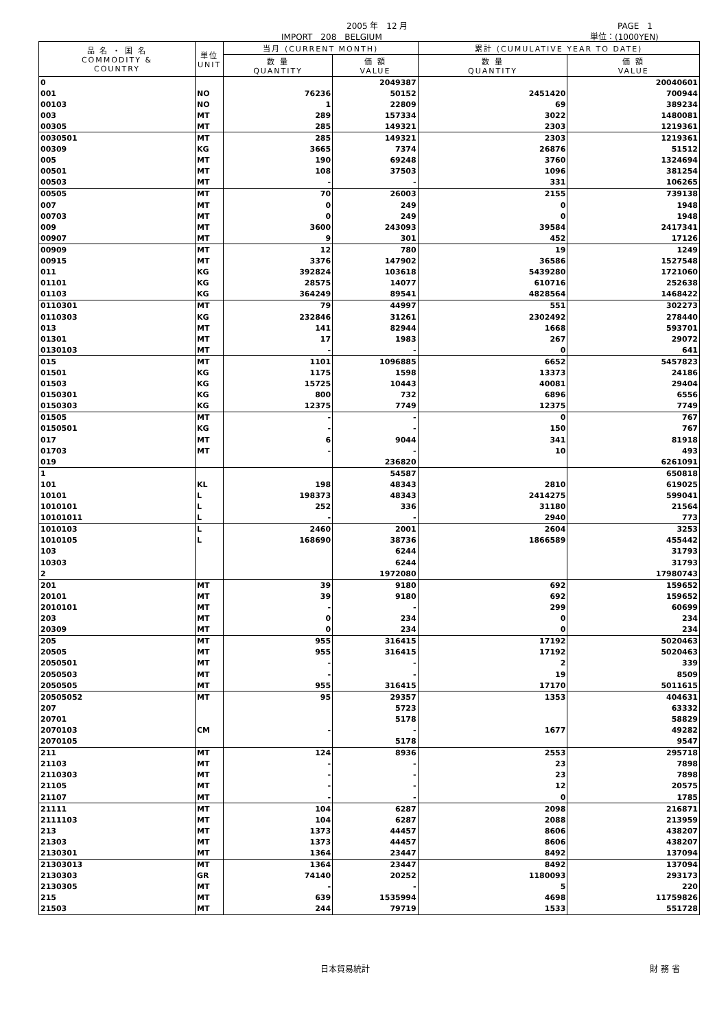2005 年　12 月 PAGE　1
IMPORT　208　BELGIUM 単位：(1000YEN)
| 品 名 ・ 国 名 COMMODITY & COUNTRY | 単位 UNIT | 当月 (CURRENT MONTH) | | 累計 (CUMULATIVE YEAR TO DATE) | |
| --- | --- | --- | --- | --- | --- |
| | | 数 量 QUANTITY | 価 額 VALUE | 数 量 QUANTITY | 価 額 VALUE |
| 0 | | | 2049387 | | 20040601 |
| 001 | NO | 76236 | 50152 | 2451420 | 700944 |
| 00103 | NO | 1 | 22809 | 69 | 389234 |
| 003 | MT | 289 | 157334 | 3022 | 1480081 |
| 00305 | MT | 285 | 149321 | 2303 | 1219361 |
| 0030501 | MT | 285 | 149321 | 2303 | 1219361 |
| 00309 | KG | 3665 | 7374 | 26876 | 51512 |
| 005 | MT | 190 | 69248 | 3760 | 1324694 |
| 00501 | MT | 108 | 37503 | 1096 | 381254 |
| 00503 | MT | - | - | 331 | 106265 |
| 00505 | MT | 70 | 26003 | 2155 | 739138 |
| 007 | MT | 0 | 249 | 0 | 1948 |
| 00703 | MT | 0 | 249 | 0 | 1948 |
| 009 | MT | 3600 | 243093 | 39584 | 2417341 |
| 00907 | MT | 9 | 301 | 452 | 17126 |
| 00909 | MT | 12 | 780 | 19 | 1249 |
| 00915 | MT | 3376 | 147902 | 36586 | 1527548 |
| 011 | KG | 392824 | 103618 | 5439280 | 1721060 |
| 01101 | KG | 28575 | 14077 | 610716 | 252638 |
| 01103 | KG | 364249 | 89541 | 4828564 | 1468422 |
| 0110301 | MT | 79 | 44997 | 551 | 302273 |
| 0110303 | KG | 232846 | 31261 | 2302492 | 278440 |
| 013 | MT | 141 | 82944 | 1668 | 593701 |
| 01301 | MT | 17 | 1983 | 267 | 29072 |
| 0130103 | MT | - | - | 0 | 641 |
| 015 | MT | 1101 | 1096885 | 6652 | 5457823 |
| 01501 | KG | 1175 | 1598 | 13373 | 24186 |
| 01503 | KG | 15725 | 10443 | 40081 | 29404 |
| 0150301 | KG | 800 | 732 | 6896 | 6556 |
| 0150303 | KG | 12375 | 7749 | 12375 | 7749 |
| 01505 | MT | - | - | 0 | 767 |
| 0150501 | KG | - | - | 150 | 767 |
| 017 | MT | 6 | 9044 | 341 | 81918 |
| 01703 | MT | - | - | 10 | 493 |
| 019 | | | 236820 | | 6261091 |
| 1 | | | 54587 | | 650818 |
| 101 | KL | 198 | 48343 | 2810 | 619025 |
| 10101 | L | 198373 | 48343 | 2414275 | 599041 |
| 1010101 | L | 252 | 336 | 31180 | 21564 |
| 10101011 | L | - | - | 2940 | 773 |
| 1010103 | L | 2460 | 2001 | 2604 | 3253 |
| 1010105 | L | 168690 | 38736 | 1866589 | 455442 |
| 103 | | | 6244 | | 31793 |
| 10303 | | | 6244 | | 31793 |
| 2 | | | 1972080 | | 17980743 |
| 201 | MT | 39 | 9180 | 692 | 159652 |
| 20101 | MT | 39 | 9180 | 692 | 159652 |
| 2010101 | MT | - | - | 299 | 60699 |
| 203 | MT | 0 | 234 | 0 | 234 |
| 20309 | MT | 0 | 234 | 0 | 234 |
| 205 | MT | 955 | 316415 | 17192 | 5020463 |
| 20505 | MT | 955 | 316415 | 17192 | 5020463 |
| 2050501 | MT | - | - | 2 | 339 |
| 2050503 | MT | - | - | 19 | 8509 |
| 2050505 | MT | 955 | 316415 | 17170 | 5011615 |
| 20505052 | MT | 95 | 29357 | 1353 | 404631 |
| 207 | | | 5723 | | 63332 |
| 20701 | | | 5178 | | 58829 |
| 2070103 | CM | - | - | 1677 | 49282 |
| 2070105 | | | 5178 | | 9547 |
| 211 | MT | 124 | 8936 | 2553 | 295718 |
| 21103 | MT | - | - | 23 | 7898 |
| 2110303 | MT | - | - | 23 | 7898 |
| 21105 | MT | - | - | 12 | 20575 |
| 21107 | MT | - | - | 0 | 1785 |
| 21111 | MT | 104 | 6287 | 2098 | 216871 |
| 2111103 | MT | 104 | 6287 | 2088 | 213959 |
| 213 | MT | 1373 | 44457 | 8606 | 438207 |
| 21303 | MT | 1373 | 44457 | 8606 | 438207 |
| 2130301 | MT | 1364 | 23447 | 8492 | 137094 |
| 21303013 | MT | 1364 | 23447 | 8492 | 137094 |
| 2130303 | GR | 74140 | 20252 | 1180093 | 293173 |
| 2130305 | MT | - | - | 5 | 220 |
| 215 | MT | 639 | 1535994 | 4698 | 11759826 |
| 21503 | MT | 244 | 79719 | 1533 | 551728 |
日本貿易統計 財 務 省